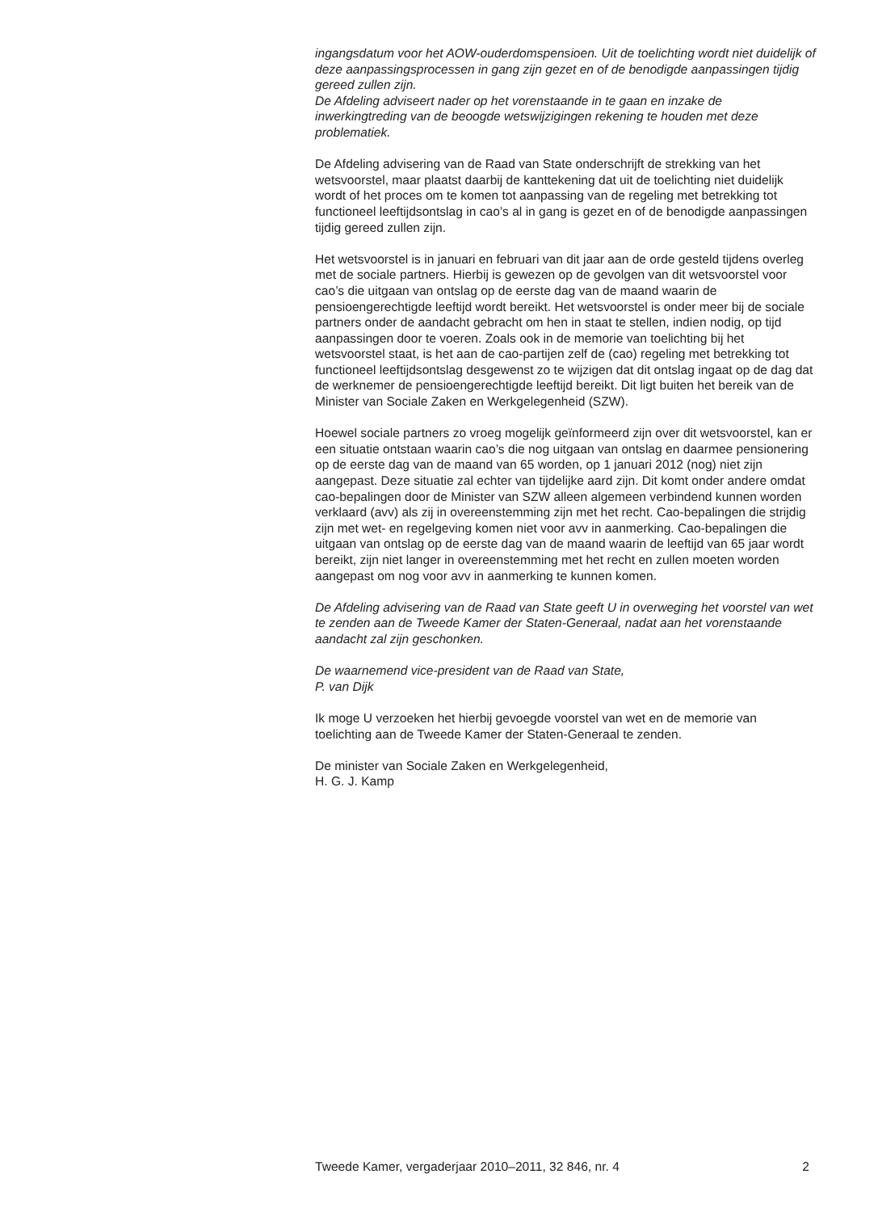ingangsdatum voor het AOW-ouderdomspensioen. Uit de toelichting wordt niet duidelijk of deze aanpassingsprocessen in gang zijn gezet en of de benodigde aanpassingen tijdig gereed zullen zijn.
De Afdeling adviseert nader op het vorenstaande in te gaan en inzake de inwerkingtreding van de beoogde wetswijzigingen rekening te houden met deze problematiek.
De Afdeling advisering van de Raad van State onderschrijft de strekking van het wetsvoorstel, maar plaatst daarbij de kanttekening dat uit de toelichting niet duidelijk wordt of het proces om te komen tot aanpassing van de regeling met betrekking tot functioneel leeftijdsontslag in cao’s al in gang is gezet en of de benodigde aanpassingen tijdig gereed zullen zijn.
Het wetsvoorstel is in januari en februari van dit jaar aan de orde gesteld tijdens overleg met de sociale partners. Hierbij is gewezen op de gevolgen van dit wetsvoorstel voor cao’s die uitgaan van ontslag op de eerste dag van de maand waarin de pensioengerechtigde leeftijd wordt bereikt. Het wetsvoorstel is onder meer bij de sociale partners onder de aandacht gebracht om hen in staat te stellen, indien nodig, op tijd aanpassingen door te voeren. Zoals ook in de memorie van toelichting bij het wetsvoorstel staat, is het aan de cao-partijen zelf de (cao) regeling met betrekking tot functioneel leeftijdsontslag desgewenst zo te wijzigen dat dit ontslag ingaat op de dag dat de werknemer de pensioengerechtigde leeftijd bereikt. Dit ligt buiten het bereik van de Minister van Sociale Zaken en Werkgelegenheid (SZW).
Hoewel sociale partners zo vroeg mogelijk geïnformeerd zijn over dit wetsvoorstel, kan er een situatie ontstaan waarin cao’s die nog uitgaan van ontslag en daarmee pensionering op de eerste dag van de maand van 65 worden, op 1 januari 2012 (nog) niet zijn aangepast. Deze situatie zal echter van tijdelijke aard zijn. Dit komt onder andere omdat cao-bepalingen door de Minister van SZW alleen algemeen verbindend kunnen worden verklaard (avv) als zij in overeenstemming zijn met het recht. Cao-bepalingen die strijdig zijn met wet- en regelgeving komen niet voor avv in aanmerking. Cao-bepalingen die uitgaan van ontslag op de eerste dag van de maand waarin de leeftijd van 65 jaar wordt bereikt, zijn niet langer in overeenstemming met het recht en zullen moeten worden aangepast om nog voor avv in aanmerking te kunnen komen.
De Afdeling advisering van de Raad van State geeft U in overweging het voorstel van wet te zenden aan de Tweede Kamer der Staten-Generaal, nadat aan het vorenstaande aandacht zal zijn geschonken.
De waarnemend vice-president van de Raad van State,
P. van Dijk
Ik moge U verzoeken het hierbij gevoegde voorstel van wet en de memorie van toelichting aan de Tweede Kamer der Staten-Generaal te zenden.
De minister van Sociale Zaken en Werkgelegenheid,
H. G. J. Kamp
Tweede Kamer, vergaderjaar 2010–2011, 32 846, nr. 4 2